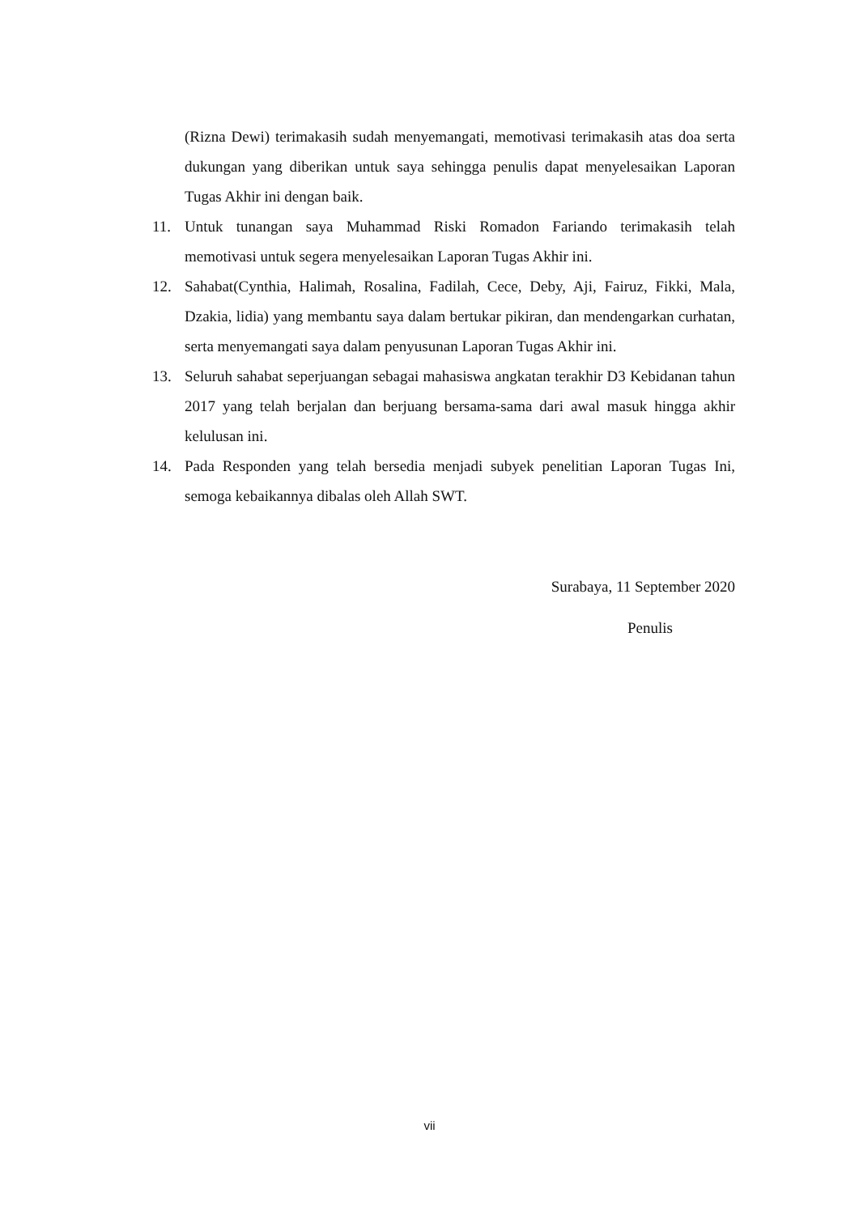(Rizna Dewi) terimakasih sudah menyemangati, memotivasi terimakasih atas doa serta dukungan yang diberikan untuk saya sehingga penulis dapat menyelesaikan Laporan Tugas Akhir ini dengan baik.
11. Untuk tunangan saya Muhammad Riski Romadon Fariando terimakasih telah memotivasi untuk segera menyelesaikan Laporan Tugas Akhir ini.
12. Sahabat(Cynthia, Halimah, Rosalina, Fadilah, Cece, Deby, Aji, Fairuz, Fikki, Mala, Dzakia, lidia) yang membantu saya dalam bertukar pikiran, dan mendengarkan curhatan, serta menyemangati saya dalam penyusunan Laporan Tugas Akhir ini.
13. Seluruh sahabat seperjuangan sebagai mahasiswa angkatan terakhir D3 Kebidanan tahun 2017 yang telah berjalan dan berjuang bersama-sama dari awal masuk hingga akhir kelulusan ini.
14. Pada Responden yang telah bersedia menjadi subyek penelitian Laporan Tugas Ini, semoga kebaikannya dibalas oleh Allah SWT.
Surabaya, 11 September 2020
Penulis
vii